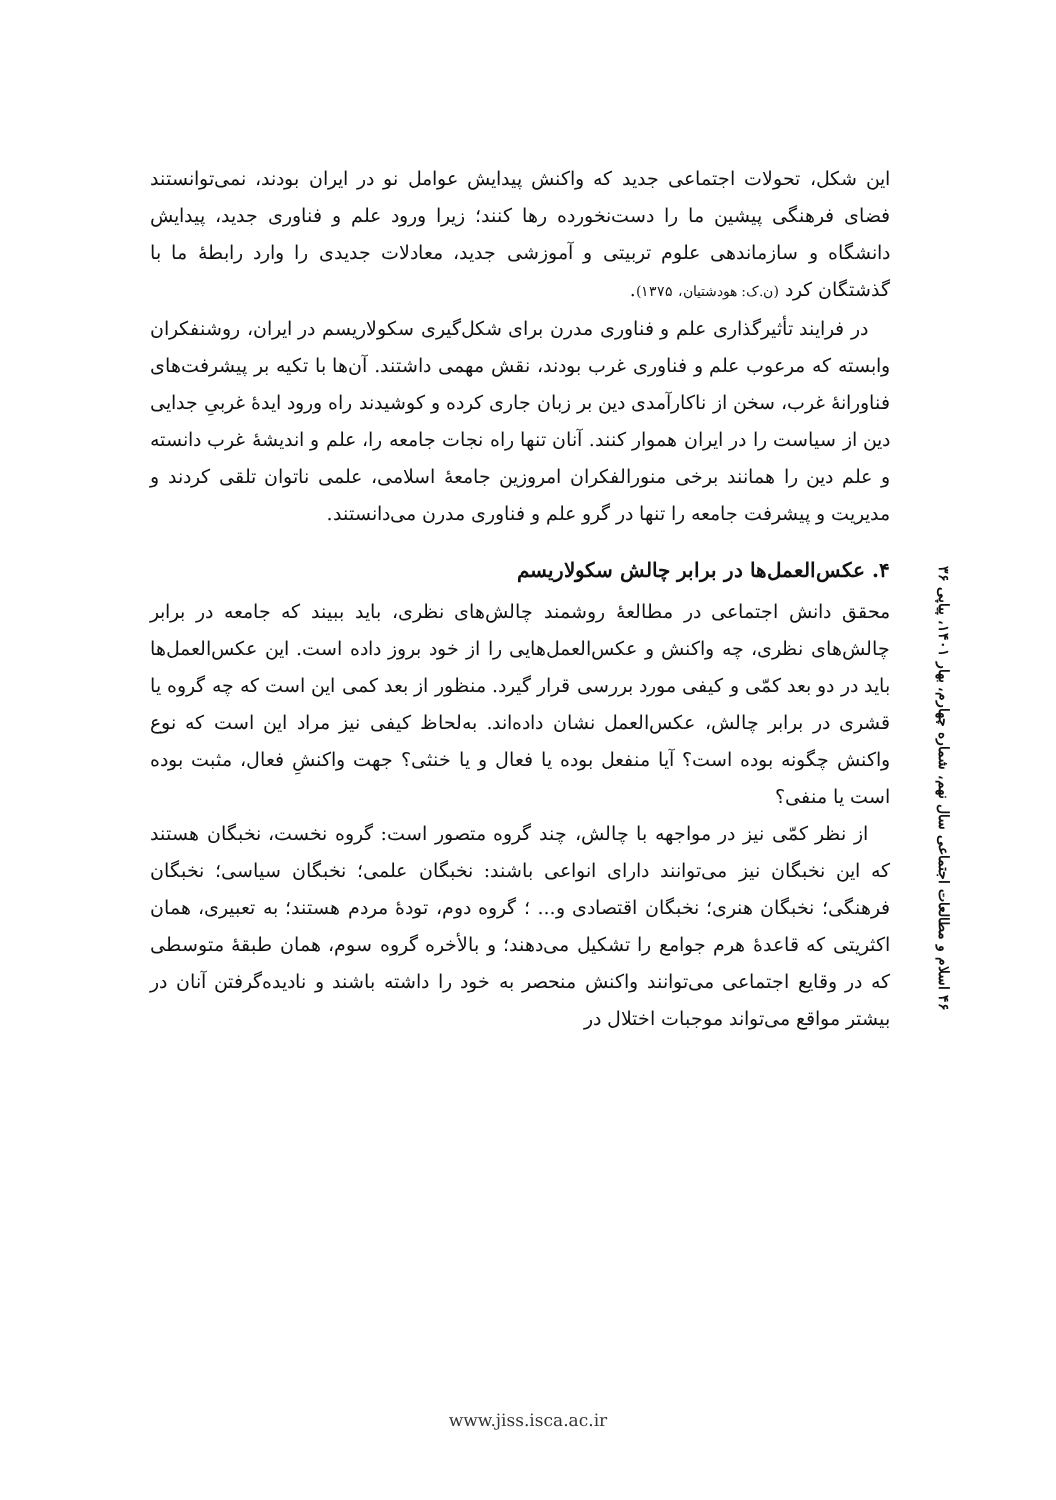این شکل، تحولات اجتماعی جدید که واکنش پیدایش عوامل نو در ایران بودند، نمی‌توانستند فضای فرهنگی پیشین ما را دست‌نخورده رها کنند؛ زیرا ورود علم و فناوری جدید، پیدایش دانشگاه و سازماندهی علوم تربیتی و آموزشی جدید، معادلات جدیدی را وارد رابطهٔ ما با گذشتگان کرد (ن.ک: هودشتیان، ۱۳۷۵).
در فرایند تأثیرگذاری علم و فناوری مدرن برای شکل‌گیری سکولاریسم در ایران، روشنفکران وابسته که مرعوب علم و فناوری غرب بودند، نقش مهمی داشتند. آن‌ها با تکیه بر پیشرفت‌های فناورانهٔ غرب، سخن از ناکارآمدی دین بر زبان جاری کرده و کوشیدند راه ورود ایدهٔ غربیِ جدایی دین از سیاست را در ایران هموار کنند. آنان تنها راه نجات جامعه را، علم و اندیشهٔ غرب دانسته و علم دین را همانند برخی منورالفکران امروزین جامعهٔ اسلامی، علمی ناتوان تلقی کردند و مدیریت و پیشرفت جامعه را تنها در گرو علم و فناوری مدرن می‌دانستند.
۴. عکس‌العمل‌ها در برابر چالش سکولاریسم
محقق دانش اجتماعی در مطالعهٔ روشمند چالش‌های نظری، باید ببیند که جامعه در برابر چالش‌های نظری، چه واکنش و عکس‌العمل‌هایی را از خود بروز داده است. این عکس‌العمل‌ها باید در دو بعد کمّی و کیفی مورد بررسی قرار گیرد. منظور از بعد کمی این است که چه گروه یا قشری در برابر چالش، عکس‌العمل نشان داده‌اند. به‌لحاظ کیفی نیز مراد این است که نوع واکنش چگونه بوده است؟ آیا منفعل بوده یا فعال و یا خنثی؟ جهت واکنشِ فعال، مثبت بوده است یا منفی؟
از نظر کمّی نیز در مواجهه با چالش، چند گروه متصور است: گروه نخست، نخبگان هستند که این نخبگان نیز می‌توانند دارای انواعی باشند: نخبگان علمی؛ نخبگان سیاسی؛ نخبگان فرهنگی؛ نخبگان هنری؛ نخبگان اقتصادی و... ؛ گروه دوم، تودهٔ مردم هستند؛ به تعبیری، همان اکثریتی که قاعدهٔ هرم جوامع را تشکیل می‌دهند؛ و بالأخره گروه سوم، همان طبقهٔ متوسطی که در وقایع اجتماعی می‌توانند واکنش منحصر به خود را داشته باشند و نادیده‌گرفتن آنان در بیشتر مواقع می‌تواند موجبات اختلال در
۴۶ اسلام و مطالعات اجتماعی سال نهم، شماره چهارم، بهار ۱۴۰۱، پیاپی ۳۶
www.jiss.isca.ac.ir